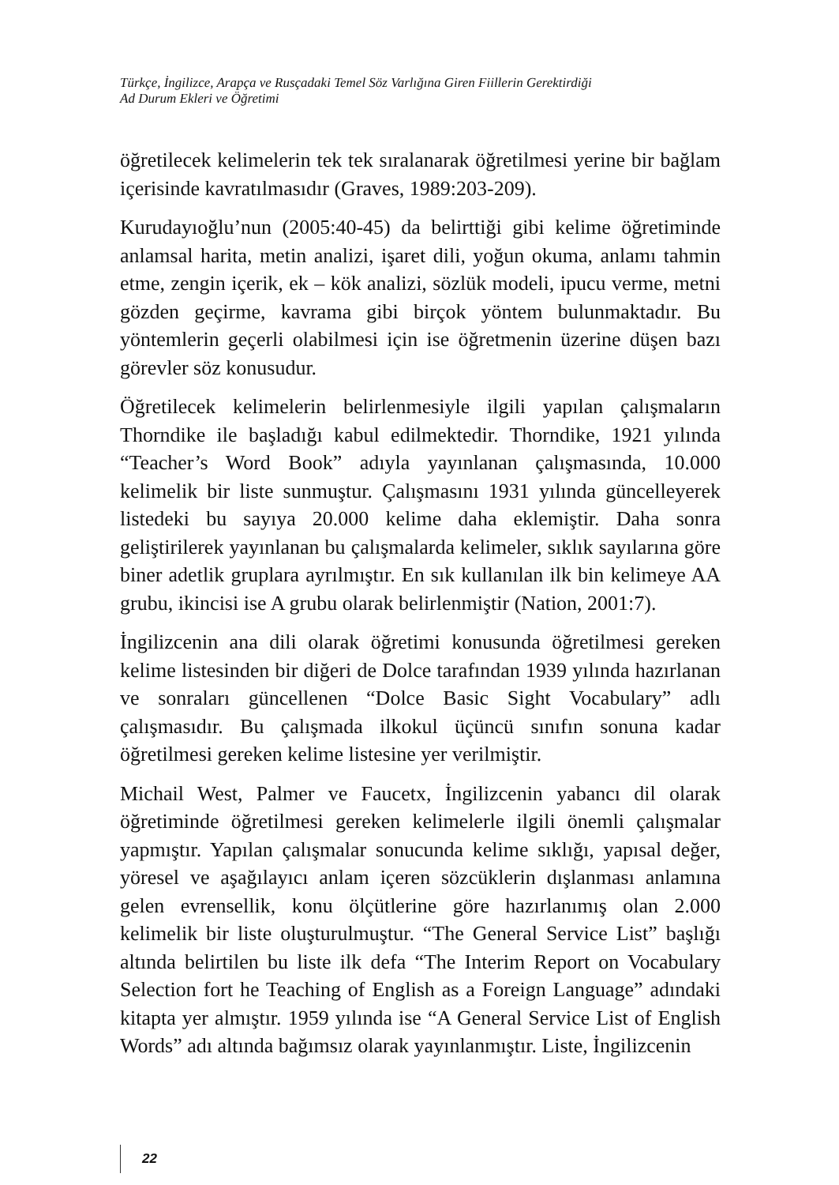Türkçe, İngilizce, Arapça ve Rusçadaki Temel Söz Varlığına Giren Fiillerin Gerektirdiği
Ad Durum Ekleri ve Öğretimi
öğretilecek kelimelerin tek tek sıralanarak öğretilmesi yerine bir bağlam içerisinde kavratılmasıdır (Graves, 1989:203-209).
Kurudayıoğlu’nun (2005:40-45) da belirttiği gibi kelime öğretiminde anlamsal harita, metin analizi, işaret dili, yoğun okuma, anlamı tahmin etme, zengin içerik, ek – kök analizi, sözlük modeli, ipucu verme, metni gözden geçirme, kavrama gibi birçok yöntem bulunmaktadır. Bu yöntemlerin geçerli olabilmesi için ise öğretmenin üzerine düşen bazı görevler söz konusudur.
Öğretilecek kelimelerin belirlenmesiyle ilgili yapılan çalışmaların Thorndike ile başladığı kabul edilmektedir. Thorndike, 1921 yılında “Teacher’s Word Book” adıyla yayınlanan çalışmasında, 10.000 kelimelik bir liste sunmuştur. Çalışmasını 1931 yılında güncelleyerek listedeki bu sayıya 20.000 kelime daha eklemiştir. Daha sonra geliştirilerek yayınlanan bu çalışmalarda kelimeler, sıklık sayılarına göre biner adetlik gruplara ayrılmıştır. En sık kullanılan ilk bin kelimeye AA grubu, ikincisi ise A grubu olarak belirlenmiştir (Nation, 2001:7).
İngilizcenin ana dili olarak öğretimi konusunda öğretilmesi gereken kelime listesinden bir diğeri de Dolce tarafından 1939 yılında hazırlanan ve sonraları güncellenen “Dolce Basic Sight Vocabulary” adlı çalışmasıdır. Bu çalışmada ilkokul üçüncü sınıfın sonuna kadar öğretilmesi gereken kelime listesine yer verilmiştir.
Michail West, Palmer ve Faucetx, İngilizcenin yabancı dil olarak öğretiminde öğretilmesi gereken kelimelerle ilgili önemli çalışmalar yapmıştır. Yapılan çalışmalar sonucunda kelime sıklığı, yapısal değer, yöresel ve aşağılayıcı anlam içeren sözcüklerin dışlanması anlamına gelen evrensellik, konu ölçütlerine göre hazırlanımış olan 2.000 kelimelik bir liste oluşturulmuştur. “The General Service List” başlığı altında belirtilen bu liste ilk defa “The Interim Report on Vocabulary Selection fort he Teaching of English as a Foreign Language” adındaki kitapta yer almıştır. 1959 yılında ise “A General Service List of English Words” adı altında bağımsız olarak yayınlanmıştır. Liste, İngilizcenin
22